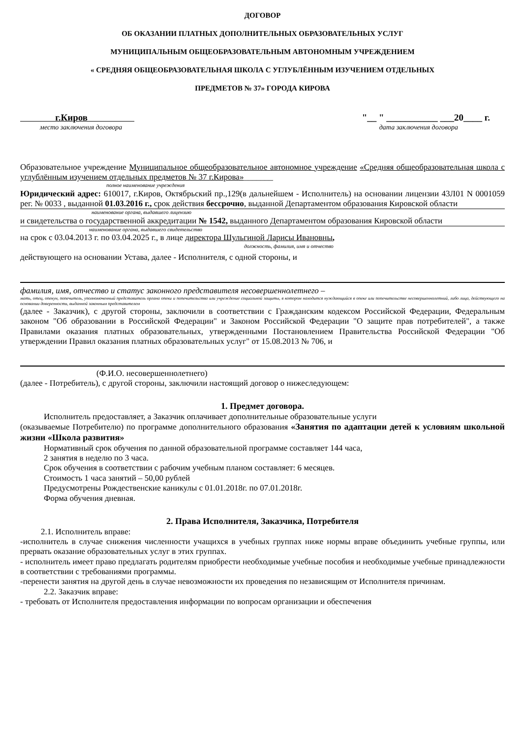ДОГОВОР
ОБ ОКАЗАНИИ ПЛАТНЫХ ДОПОЛНИТЕЛЬНЫХ ОБРАЗОВАТЕЛЬНЫХ УСЛУГ
МУНИЦИПАЛЬНЫМ ОБЩЕОБРАЗОВАТЕЛЬНЫМ АВТОНОМНЫМ УЧРЕЖДЕНИЕМ
« СРЕДНЯЯ ОБЩЕОБРАЗОВАТЕЛЬНАЯ ШКОЛА С УГЛУБЛЁННЫМ ИЗУЧЕНИЕМ ОТДЕЛЬНЫХ
ПРЕДМЕТОВ № 37» ГОРОДА КИРОВА
г.Киров "__ " ___________ ___20____ г.
место заключения договора дата заключения договора
Образовательное учреждение Муниципальное общеобразовательное автономное учреждение «Средняя общеобразовательная школа с углублённым изучением отдельных предметов № 37 г.Кирова»_______
полное наименование учреждения
Юридический адрес: 610017, г.Киров, Октябрьский пр.,129(в дальнейшем - Исполнитель) на основании лицензии 43Л01 N 0001059 рег. № 0033 , выданной 01.03.2016 г., срок действия бессрочно, выданной Департаментом образования Кировской области
наименование органа, выдавшего лицензию
и свидетельства о государственной аккредитации № 1542, выданного Департаментом образования Кировской области
наименование органа, выдавшего свидетельство
на срок с 03.04.2013 г. по 03.04.2025 г., в лице директора Шульгиной Ларисы Ивановны,
должность, фамилия, имя и отчество
действующего на основании Устава, далее - Исполнителя, с одной стороны, и
фамилия, имя, отчество и статус законного представителя несовершеннолетнего –
мать, отец, опекун, попечитель, уполномоченный представитель органа опеки и попечительства или учреждение социальной защиты, в котором находится нуждающийся в опеке или попечительстве несовершеннолетний, либо лица, действующего на основании доверенности, выданной законным представителем
(далее - Заказчик), с другой стороны, заключили в соответствии с Гражданским кодексом Российской Федерации, Федеральным законом "Об образовании в Российской Федерации" и Законом Российской Федерации "О защите прав потребителей", а также Правилами оказания платных образовательных, утвержденными Постановлением Правительства Российской Федерации "Об утверждении Правил оказания платных образовательных услуг" от 15.08.2013 № 706, и
(Ф.И.О. несовершеннолетнего)
(далее - Потребитель), с другой стороны, заключили настоящий договор о нижеследующем:
1. Предмет договора.
Исполнитель предоставляет, а Заказчик оплачивает дополнительные образовательные услуги
(оказываемые Потребителю) по программе дополнительного образования «Занятия по адаптации детей к условиям школьной жизни «Школа развития»
Нормативный срок обучения по данной образовательной программе составляет 144 часа,
2 занятия в неделю по 3 часа.
Срок обучения в соответствии с рабочим учебным планом составляет: 6 месяцев.
Стоимость 1 часа занятий – 50,00 рублей
Предусмотрены Рождественские каникулы с 01.01.2018г. по 07.01.2018г.
Форма обучения дневная.
2. Права Исполнителя, Заказчика, Потребителя
2.1. Исполнитель вправе:
-исполнитель в случае снижения численности учащихся в учебных группах ниже нормы вправе объединить учебные группы, или прервать оказание образовательных услуг в этих группах.
- исполнитель имеет право предлагать родителям приобрести необходимые учебные пособия и необходимые учебные принадлежности в соответствии с требованиями программы.
-перенести занятия на другой день в случае невозможности их проведения по независящим от Исполнителя причинам.
2.2. Заказчик вправе:
- требовать от Исполнителя предоставления информации по вопросам организации и обеспечения